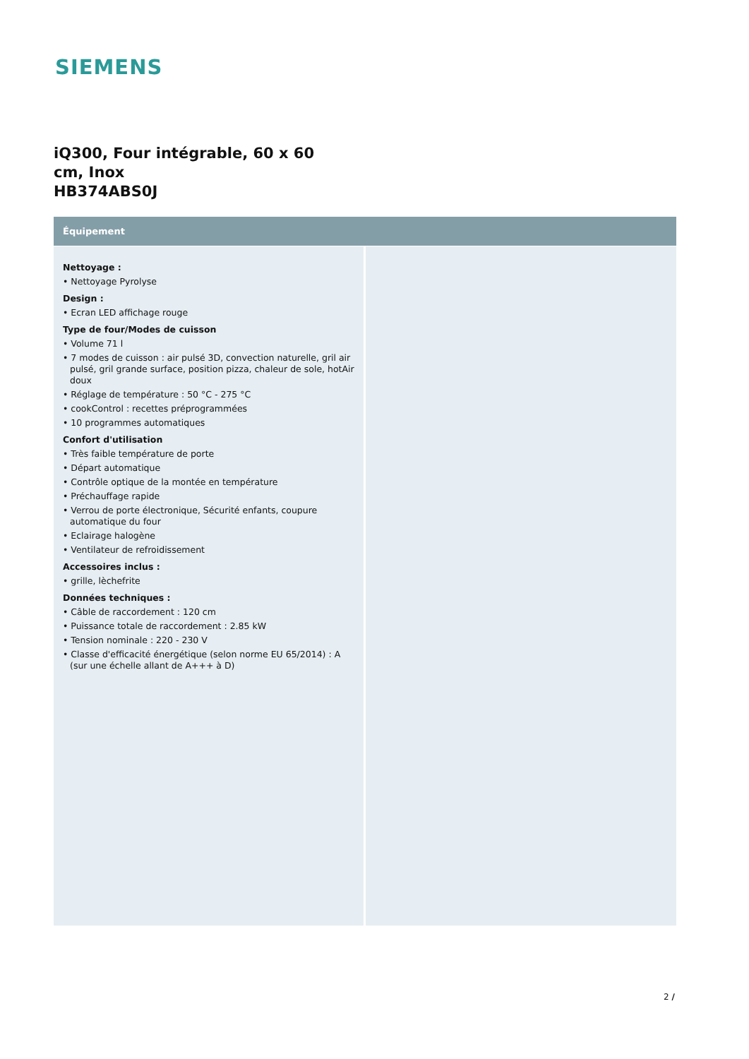SIEMENS
iQ300, Four intégrable, 60 x 60
cm, Inox
HB374ABS0J
Équipement
Nettoyage :
• Nettoyage Pyrolyse
Design :
• Ecran LED affichage rouge
Type de four/Modes de cuisson
• Volume 71 l
• 7 modes de cuisson : air pulsé 3D, convection naturelle, gril air pulsé, gril grande surface, position pizza, chaleur de sole, hotAir doux
• Réglage de température : 50 °C - 275 °C
• cookControl : recettes préprogrammées
• 10 programmes automatiques
Confort d'utilisation
• Très faible température de porte
• Départ automatique
• Contrôle optique de la montée en température
• Préchauffage rapide
• Verrou de porte électronique, Sécurité enfants, coupure automatique du four
• Eclairage halogène
• Ventilateur de refroidissement
Accessoires inclus :
• grille, lèchefrite
Données techniques :
• Câble de raccordement : 120 cm
• Puissance totale de raccordement : 2.85 kW
• Tension nominale : 220 - 230 V
• Classe d'efficacité énergétique (selon norme EU 65/2014) : A (sur une échelle allant de A+++ à D)
2 /